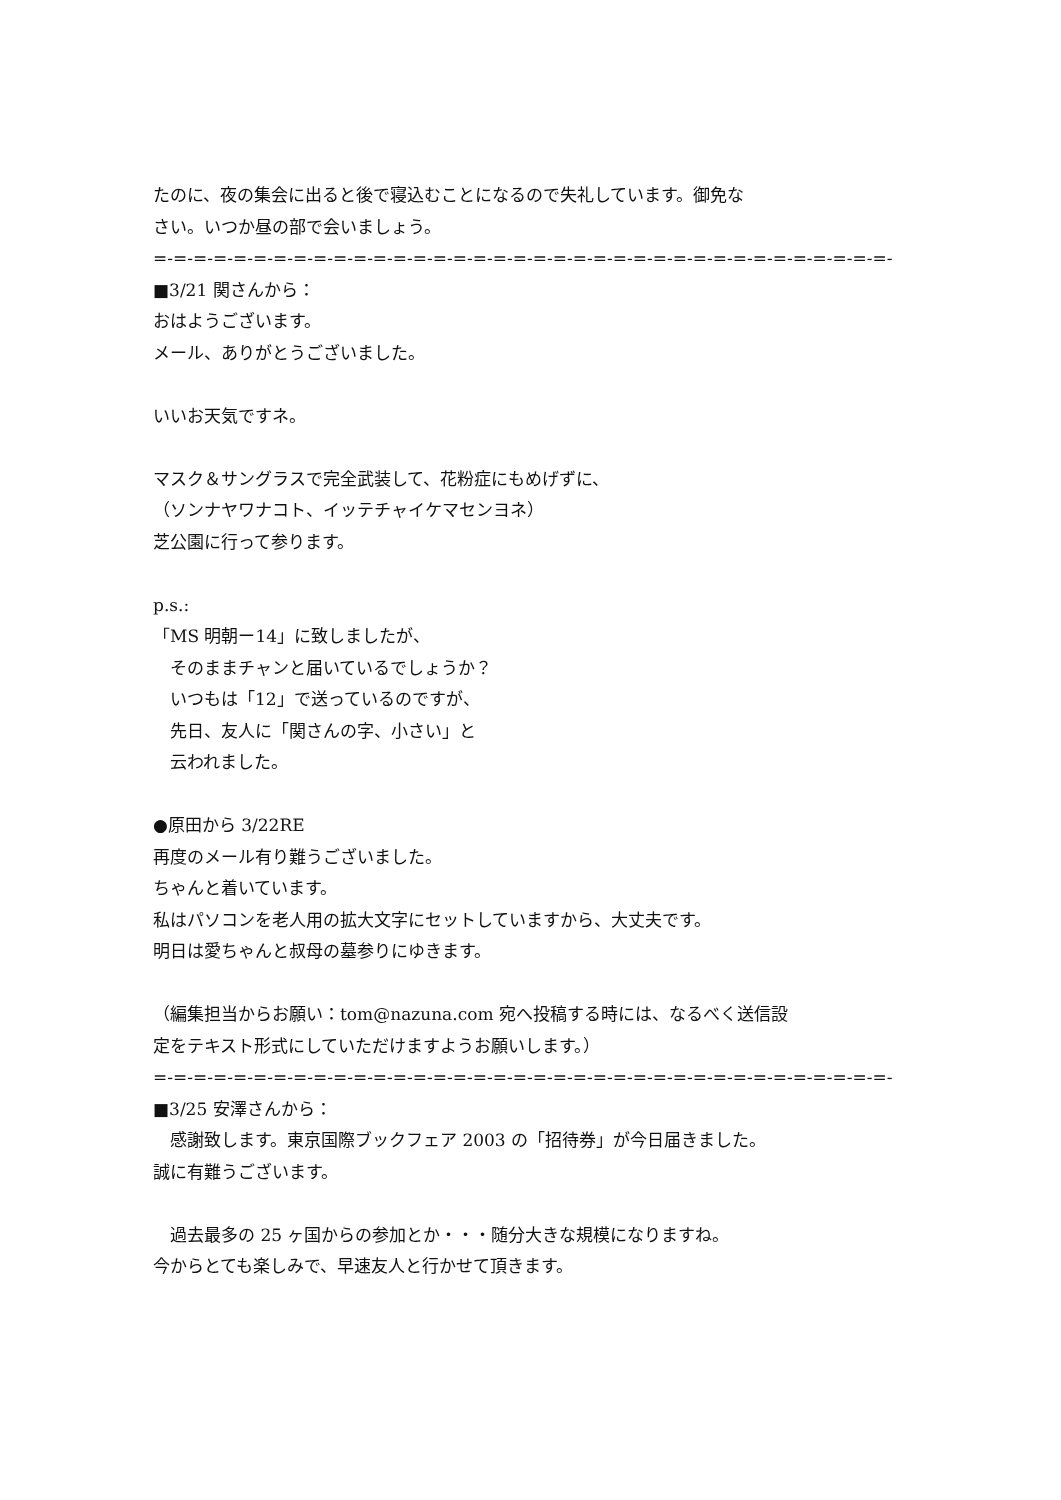たのに、夜の集会に出ると後で寝込むことになるので失礼しています。御免な
さい。いつか昼の部で会いましょう。
=-=-=-=-=-=-=-=-=-=-=-=-=-=-=-=-=-=-=-=-=-=-=-=-=-=-=-=-=-=-=-=-=-=-=-=-=-
■3/21 関さんから：
おはようございます。
メール、ありがとうございました。
いいお天気ですネ。
マスク＆サングラスで完全武装して、花粉症にもめげずに、
（ソンナヤワナコト、イッテチャイケマセンヨネ）
芝公園に行って参ります。
p.s.:
「MS 明朝ー14」に致しましたが、
　そのままチャンと届いているでしょうか？
　いつもは「12」で送っているのですが、
　先日、友人に「関さんの字、小さい」と
　云われました。
●原田から 3/22RE
再度のメール有り難うございました。
ちゃんと着いています。
私はパソコンを老人用の拡大文字にセットしていますから、大丈夫です。
明日は愛ちゃんと叔母の墓参りにゆきます。
（編集担当からお願い：tom@nazuna.com 宛へ投稿する時には、なるべく送信設
定をテキスト形式にしていただけますようお願いします。）
=-=-=-=-=-=-=-=-=-=-=-=-=-=-=-=-=-=-=-=-=-=-=-=-=-=-=-=-=-=-=-=-=-=-=-=-=-
■3/25 安澤さんから：
　感謝致します。東京国際ブックフェア 2003 の「招待券」が今日届きました。
誠に有難うございます。
　過去最多の 25 ヶ国からの参加とか・・・随分大きな規模になりますね。
今からとても楽しみで、早速友人と行かせて頂きます。